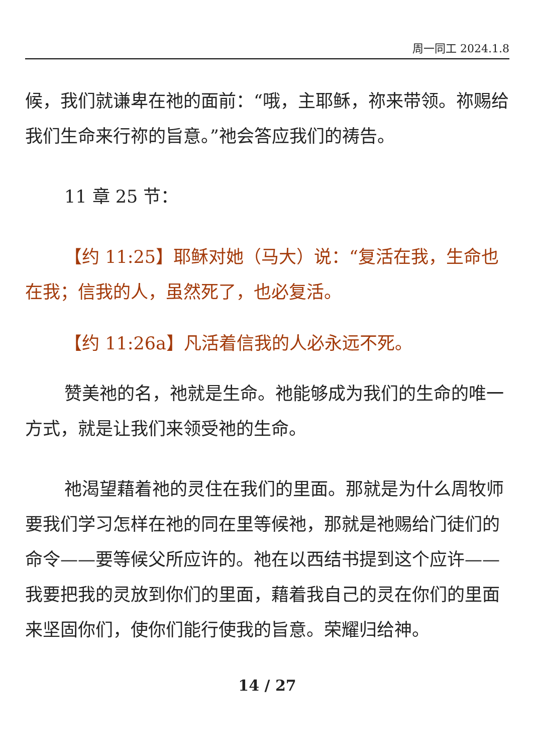周一同工 2024.1.8
候，我们就谦卑在祂的面前：“哦，主耶稣，祢来带领。祢赐给我们生命来行祢的旨意。”祂会答应我们的祷告。
11 章 25 节：
【约 11:25】耶稣对她（马大）说：“复活在我，生命也在我；信我的人，虽然死了，也必复活。
【约 11:26a】凡活着信我的人必永远不死。
赞美祂的名，祂就是生命。祂能够成为我们的生命的唯一方式，就是让我们来领受祂的生命。
祂渴望藉着祂的灵住在我们的里面。那就是为什么周牧师要我们学习怎样在祂的同在里等候祂，那就是祂赐给门徒们的命令——要等候父所应许的。祂在以西结书提到这个应许——我要把我的灵放到你们的里面，藉着我自己的灵在你们的里面来坚固你们，使你们能行使我的旨意。荣耀归给神。
14 / 27